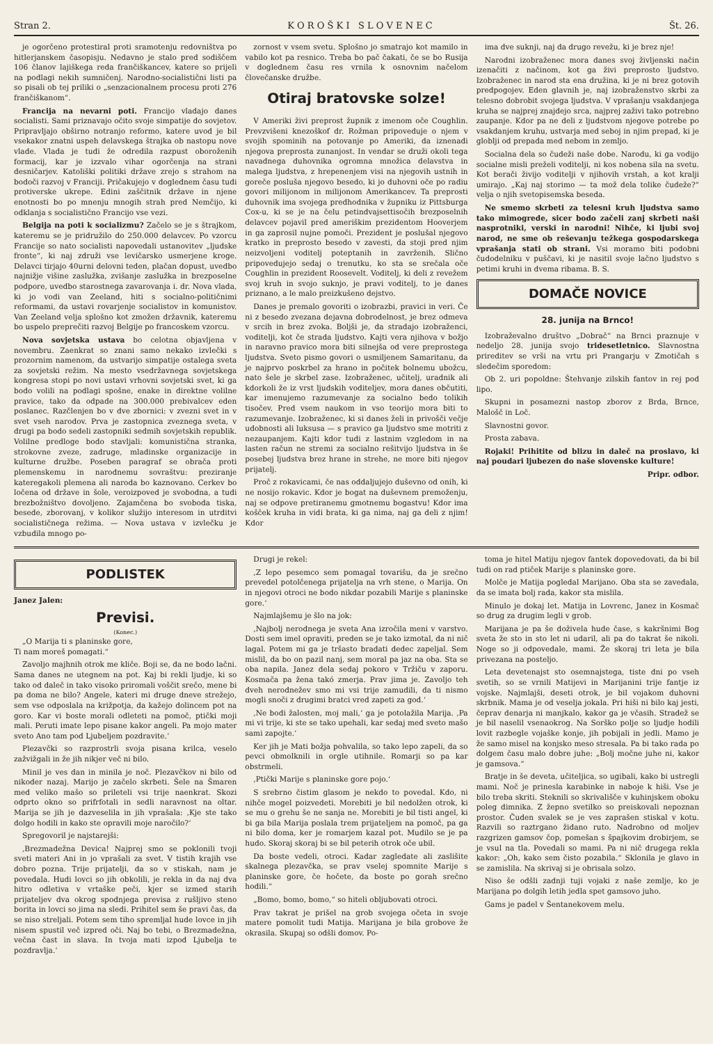Stran 2. K O R O Š K I S L O V E N E C Št. 26.
je ogorčeno protestiral proti sramotenju redovništva po hitlerjanskem časopisju. Nedavno je stalo pred sodiščem 106 članov lajiškega reda frančiškancev, katere so prijeli na podlagi nekih sumničenj. Narodno-socialistični listi pa so pisali ob tej priliki o „senzacionalnem procesu proti 276 frančiškanom“.
Francija na nevarni poti. Francijo vladajo danes socialisti. Sami priznavajo očito svoje simpatije do sovjetov. Pripravljajo obširno notranjo reformo, katere uvod je bil vsekakor znatni uspeh delavskega štrajka ob nastopu nove vlade. Vlada je tudi že odredila razpust oboroženih formacij, kar je izzvalo vihar ogorčenja na strani desničarjev. Katoliški politiki države zrejo s strahom na bodoči razvoj v Franciji. Pričakujejo v doglednem času tudi protiverske ukrepe. Edini zaščitnik države in njene enotnosti bo po mnenju mnogih strah pred Nemčijo, ki odklanja s socialistično Francijo vse vezi.
Belgija na poti k socializmu? Začelo se je s štrajkom, kateremu se je pridružilo do 250.000 delavcev. Po vzorcu Francije so nato socialisti napovedali ustanovitev „ljudske fronte“, ki naj združi vse levičarsko usmerjene kroge. Delavci tirjajo 40urni delovni teden, plačan dopust, uvedbo najnižje višine zaslužka, zvišanje zaslužka in brezposelne podpore, uvedbo starostnega zavarovanja i. dr. Nova vlada, ki jo vodi van Zeeland, hiti s socialno-političnimi reformami, da ustavi rovarjenje socialistov in komunistov. Van Zeeland velja splošno kot zmožen državnik, kateremu bo uspelo preprečiti razvoj Belgije po francoskem vzorcu.
Nova sovjetska ustava bo celotna objavljena v novembru. Zaenkrat so znani samo nekako izvlečki s prozornim namenom, da ustvarijo simpatije ostalega sveta za sovjetski režim. Na mesto vsedržavnega sovjetskega kongresa stopi po novi ustavi vrhovni sovjetski svet, ki ga bodo volili na podlagi spošne, enake in direktne volilne pravice, tako da odpade na 300.000 prebivalcev eden poslanec. Razčlenjen bo v dve zbornici: v zvezni svet in v svet vseh narodov. Prva je zastopnica zveznega sveta, v drugi pa bodo sedeli zastopniki sedmih sovjetskih republik. Volilne predloge bodo stavljali: komunistična stranka, strokovne zveze, zadruge, mladinske organizacije in kulturne družbe. Poseben paragraf se obrača proti plemenskemu in narodnemu sovraštvu: preziranje kateregakoli plemena ali naroda bo kaznovano. Cerkev bo ločena od države in šole, veroizpoved je svobodna, a tudi brezbožništvo dovoljeno. Zajamčena bo svoboda tiska, besede, zborovanj, v kolikor služijo interesom in utrditvi socialističnega režima. — Nova ustava v izvlečku je vzbudila mnogo po-
zornost v vsem svetu. Splošno jo smatrajo kot mamilo in vabilo kot pa resnico. Treba bo pač čakati, če se bo Rusija v doglednem času res vrnila k osnovnim načelom človečanske družbe.
Otiraj bratovske solze!
V Ameriki živi preprost župnik z imenom oče Coughlin. Prevzvišeni knezoškof dr. Rožman pripoveduje o njem v svojih spominih na potovanje po Ameriki, da iznenadi njegova preprosta zunanjost. In vendar se druži okoli tega navadnega duhovnika ogromna množica delavstva in malega ljudstva, z hrepenenjem visi na njegovih ustnih in goreče posluša njegovo besedo, ki jo duhovni oče po radiu govori milijonom in milijonom Amerikancev. Ta preprosti duhovnik ima svojega predhodnika v župniku iz Pittsburga Cox-u, ki se je na čelu petindvajsettisočih brezposelnih delavcev pojavil pred ameriškim prezidentom Hooverjem in ga zaprosil nujne pomoči. Prezident je poslušal njegovo kratko in preprosto besedo v zavesti, da stoji pred njim neizvoljeni voditelj poteptanih in zavrženih. Slično pripovedujejo sedaj o trenutku, ko sta se srečala oče Coughlin in prezident Roosevelt. Voditelj, ki deli z revežem svoj kruh in svojo suknjo, je pravi voditelj, to je danes priznano, a le malo preizkušeno dejstvo.
Danes je premalo govoriti o izobrazbi, pravici in veri. Če ni z besedo zvezana dejavna dobrodelnost, je brez odmeva v srcih in brez zvoka. Boljši je, da stradajo izobraženci, voditelji, kot če strada ljudstvo. Kajti vera njihova v božjo in naravno pravico mora biti silnejša od vere preprostega ljudstva. Sveto pismo govori o usmiljenem Samaritanu, da je najprvo poskrbel za hrano in počitek bolnemu ubožcu, nato šele je skrbel zase. Izobraženec, učitelj, uradnik ali kdorkoli že iz vrst ljudskih voditeljev, mora danes občutiti, kar imenujemo razumevanje za socialno bedo tolikih tisočev. Pred vsem naukom in vso teorijo mora biti to razumevanje. Izobraženec, ki si danes želi in privošči večje udobnosti ali luksusa — s pravico ga ljudstvo sme motriti z nezaupanjem. Kajti kdor tudi z lastnim vzgledom in na lasten račun ne stremi za socialno rešitvijo ljudstva in še posebej ljudstva brez hrane in strehe, ne more biti njegov prijatelj.
Proč z rokavicami, če nas oddaljujejo duševno od onih, ki ne nosijo rokavic. Kdor je bogat na duševnem premoženju, naj se odpove pretiranemu gmotnemu bogastvu! Kdor ima košček kruha in vidi brata, ki ga nima, naj ga deli z njim! Kdor
ima dve suknji, naj da drugo revežu, ki je brez nje!
Narodni izobraženec mora danes svoj življenski način izenačiti z načinom, kot ga živi preprosto ljudstvo. Izobraženec in narod sta ena družina, ki je ni brez gotovih predpogojev. Eden glavnih je, naj izobraženstvo skrbi za telesno dobrobit svojega ljudstva. V vprašanju vsakdanjega kruha se najprej znajdejo srca, najprej zaživi tako potrebno zaupanje. Kdor pa ne deli z ljudstvom njegove potrebe po vsakdanjem kruhu, ustvarja med seboj in njim prepad, ki je globlji od prepada med nebom in zemljo.
Socialna dela so čudeži naše dobe. Narodu, ki ga vodijo socialne misli preželi voditelji, ni kos nobena sila na svetu. Kot berači živijo voditelji v njihovih vrstah, a kot kralji umirajo. „Kaj naj storimo — ta mož dela tolike čudeže?“ velja o njih svetopisemska beseda.
Ne smemo skrbeti za telesni kruh ljudstva samo tako mimogrede, sicer bodo začeli zanj skrbeti naši nasprotniki, verski in narodni! Nihče, ki ljubi svoj narod, ne sme ob reševanju težkega gospodarskega vprašanja stati ob strani. Vsi moramo biti podobni čudodelniku v puščavi, ki je nasitil svoje lačno ljudstvo s petimi kruhi in dvema ribama. B. S.
DOMAČE NOVICE
28. junija na Brnco!
Izobraževalno društvo „Dobrač“ na Brnci praznuje v nedeljo 28. junija svojo tridesetletnico. Slavnostna prireditev se vrši na vrtu pri Prangarju v Zmotičah s sledečim sporedom:
Ob 2. uri popoldne: Štehvanje zilskih fantov in rej pod lipo.
Skupni in posamezni nastop zborov z Brda, Brnce, Malošč in Loč.
Slavnostni govor.
Prosta zabava.
Rojaki! Prihitite od blizu in daleč na proslavo, ki naj poudari ljubezen do naše slovenske kulture!
Pripr. odbor.
PODLISTEK
Janez Jalen:
Previsi.
(Konec.)
„O Marija ti s planinske gore,
Ti nam moreš pomagati.“
Zavoljo majhnih otrok me kliče. Boji se, da ne bodo lačni. Sama danes ne utegnem na pot. Kaj bi rekli ljudje, ki so tako od daleč in tako visoko priromali voščit srečo, mene bi pa doma ne bilo? Angele, kateri mi druge dneve strežejo, sem vse odposlala na križpotja, da kažejo dolincem pot na goro. Kar vi boste morali odleteti na pomoč, ptički moji mali. Peruti imate lepo pisane kakor angeli. Pa mojo mater sveto Ano tam pod Ljubeljem pozdravite.‘
Plezavčki so razprostrli svoja pisana krilca, veselo zažvižgali in že jih nikjer več ni bilo.
Minil je ves dan in minila je noč. Plezavčkov ni bilo od nikoder nazaj. Marijo je začelo skrbeti. Šele na Šmaren med veliko mašo so prileteli vsi trije naenkrat. Skozi odprto okno so prifrfotali in sedli naravnost na oltar. Marija se jih je dazveselila in jih vprašala: ‚Kje ste tako dolgo hodili in kako ste opravili moje naročilo?‘
Spregovoril je najstarejši:
‚Brezmadežna Devica! Najprej smo se poklonili tvoji sveti materi Ani in jo vprašali za svet. V tistih krajih vse dobro pozna. Trije prijatelji, da so v stiskah, nam je povedala. Hudi lovci so jih obkolili, je rekla in da naj dva hitro odletiva v vrtaške peči, kjer se izmed starih prijateljev dva okrog spodnjega previsa z rušljivo steno borita in lovci so jima na sledi. Prihitel sem še pravi čas, da se niso streljali. Potem sem tiho spremljal hude lovce in jih nisem spustil več izpred oči. Naj bo tebi, o Brezmadežna, večna čast in slava. In tvoja mati izpod Ljubelja te pozdravlja.‘
Drugi je rekel:
‚Z lepo pesemco sem pomagal tovarišu, da je srečno prevedel potolčenega prijatelja na vrh stene, o Marija. On in njegovi otroci ne bodo nikdar pozabili Marije s planinske gore.‘
Najmlajšemu je šlo na jok:
‚Najbolj nerodnega je sveta Ana izročila meni v varstvo. Dosti sem imel opraviti, preden se je tako izmotal, da ni nič lagal. Potem mi ga je tršasto bradati dedec zapeljal. Sem mislil, da bo on pazil nanj, sem moral pa jaz na oba. Sta se oba napila. Janez dela sedaj pokoro v Tržiču v zaporu. Kosmača pa žena takó zmerja. Prav jima je. Zavoljo teh dveh nerodnežev smo mi vsi trije zamudili, da ti nismo mogli snoči z drugimi bratci vred zapeti za god.‘
‚Ne bodi žalosten, moj mali,‘ ga je potolažila Marija. ‚Pa mi vi trije, ki ste se tako upehali, kar sedaj med sveto mašo sami zapojte.‘
Ker jih je Mati božja pohvalila, so tako lepo zapeli, da so pevci obmolknili in orgle utihnile. Romarji so pa kar obstrmeli.
‚Ptički Marije s planinske gore pojo.‘
S srebrno čistim glasom je nekdo to povedal. Kdo, ni nihče mogel poizvedeti. Morebiti je bil nedolžen otrok, ki se mu o grehu še ne sanja ne. Morebiti je bil tisti angel, ki bi ga bila Marija poslala trem prijateljem na pomoč, pa ga ni bilo doma, ker je romarjem kazal pot. Mudilo se je pa hudo. Skoraj skoraj bi se bil peterih otrok oče ubil.
Da boste vedeli, otroci. Kadar zagledate ali zaslišite skalnega plezavčka, se prav vselej spomnite Marije s planinske gore, če hočete, da boste po gorah srečno hodili.“
„Bomo, bomo, bomo,“ so hiteli obljubovati otroci.
Prav takrat je prišel na grob svojega očeta in svoje matere pomolit tudi Matija. Marijana je bila grobove že okrasila. Skupaj so odšli domov. Po-
toma je hitel Matiju njegov fantek dopovedovati, da bi bil tudi on rad ptiček Marije s planinske gore.
Molče je Matija pogledal Marijano. Oba sta se zavedala, da se imata bolj rada, kakor sta mislila.
Minulo je dokaj let. Matija in Lovrenc, Janez in Kosmač so drug za drugim legli v grob.
Marijana je pa še doživela hude čase, s kakršnimi Bog sveta že sto in sto let ni udaril, ali pa do takrat še nikoli. Noge so ji odpovedale, mami. Že skoraj tri leta je bila privezana na posteljo.
Leta devetenajst sto osemnajstega, tiste dni po vseh svetih, so se vrnili Matijevi in Marijanini trije fantje iz vojske. Najmlajši, deseti otrok, je bil vojakom duhovni skrbnik. Mama je od veselja jokala. Pri hiši ni bilo kaj jesti, čeprav denarja ni manjkalo, kakor ga je včasih. Stradež se je bil naselil vsenaokrog. Na Sorško polje so ljudje hodili lovit razbegle vojaške konje, jih pobijali in jedli. Mamo je že samo misel na konjsko meso stresala. Pa bi tako rada po dolgem času malo dobre juhe: „Bolj močne juhe ni, kakor je gamsova.“
Bratje in še deveta, učiteljica, so ugibali, kako bi ustregli mami. Noč je prinesla karabinke in naboje k hiši. Vse je bilo treba skriti. Steknili so skrivališče v kuhinjskem oboku poleg dimnika. Z žepno svetilko so preiskovali nepoznan prostor. Čuden svalek se je ves zaprašen stiskal v kotu. Razvili so raztrgano židano ruto. Nadrobno od moljev razgrizen gamsov čop, pomešan s špajkovim drobirjem, se je vsul na tla. Povedali so mami. Pa ni nič drugega rekla kakor: „Oh, kako sem čisto pozabila.“ Sklonila je glavo in se zamislila. Na skrivaj si je obrisala solzo.
Niso še odšli zadnji tuji vojaki z naše zemlje, ko je Marijana po dolgih letih jedla spet gamsovo juho.
Gams je padel v Šentanekovem melu.